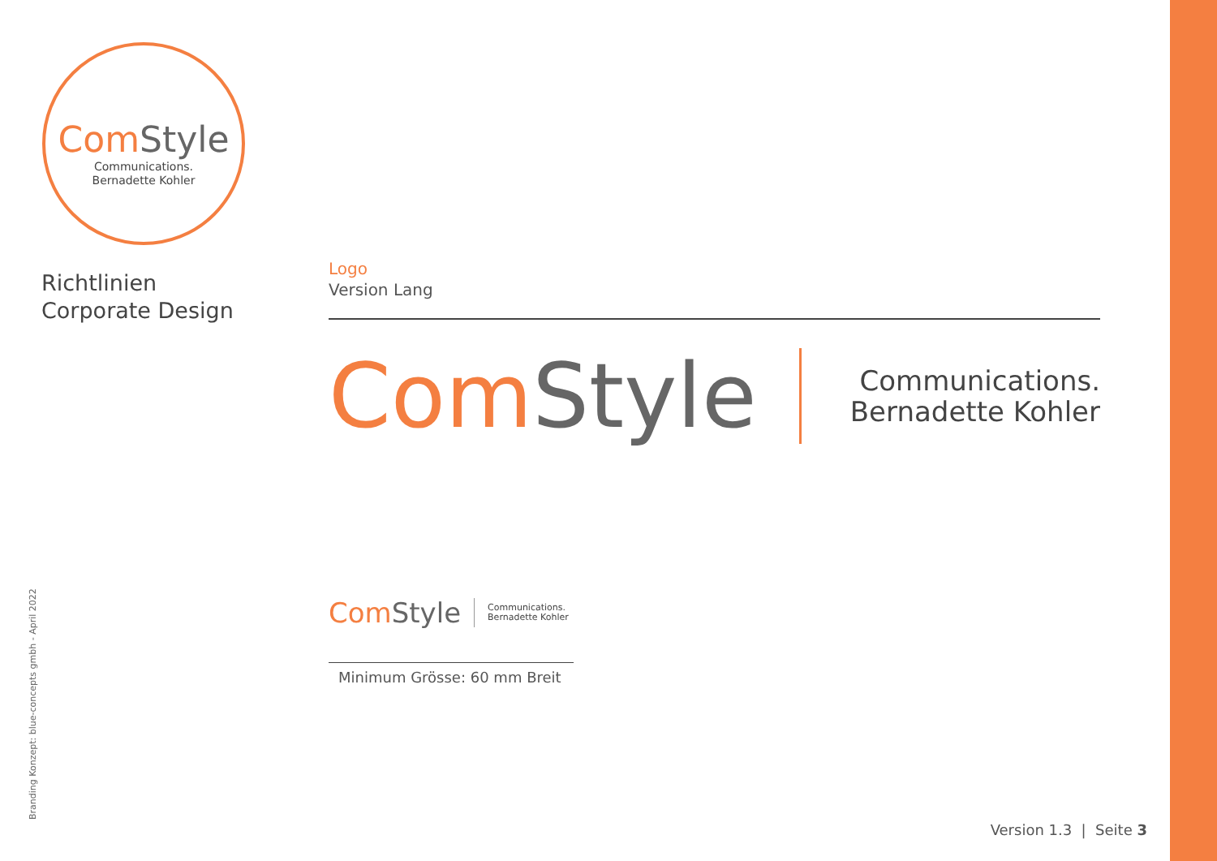Com Style
Communications.
Bernadette Kohler
Richtlinien
Corporate Design
Logo
Version Lang
Com Style
Communications.
Bernadette Kohler
Com Style
Communications.
Bernadette Kohler
Minimum Grösse: 60 mm Breit
Branding Konzept: blue-concepts gmbh - April 2022 Version 1.3 | Seite 3